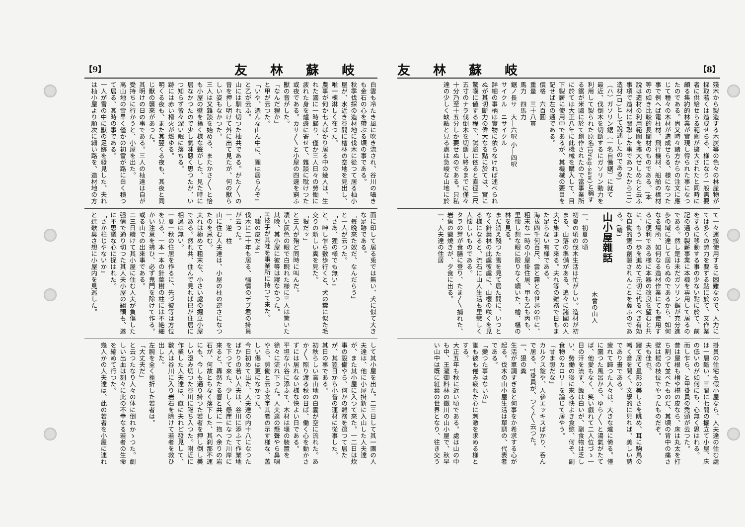友林蘇岐 【8】
殘木から製造する木炭等の色々の林産物が採取若くは造成せらる、様になり一般需要者に供給せらる範圍が擴大されたと同時に頗る集約的林業が實現し得られた事になつたのである。尚又時々諸方からの注文に應じて種々の木材が造成せらる、様になつた事で例へば電柱材、飛行機材、船舶の橋材等の如き比較的長間材のものである。(本說は造材の利用範圍を擴大せしめたと云ふ事項で造材に關聯した事であつたから(ニ)造材(ロ)として說述したのである)
（ハ）ガソリン鋸（一名自働鋸）に就て
最近、伐倒木を切斷するにガソリン動力を利用して製られた原名(Drag-saw)と稱する鋸が米國に於て創作されたので當事業所に於ては大正八年に此機械を購入して、目下製薪に使用中であるが、其機械の要目を記せば左の通である。
價格　六百圓
重量　三十八貫
馬力　四馬力
鋸ノ長サ　大―六呎 小―四呎
サイクル　ニサイクル
詳細の事柄は實物に依らなければ述べられぬが其切斷力の偉大なる點に於ては、實に驚嘆に値する程で、試驗に依ると直徑二尺五寸のナラ伐倒木を切斷し終るまでに僅々十分乃至十五分しか要せぬのである。只私達の少しく缺點と見る處は急峻な山地に於
て一々運搬使用するに困難なので、人力にては多くの勞力を要する點に於て、又作業をするに移動する事の少ない點に於て、前記の通り製薪事業に本機を専用して居るのである。然し是は未だガソリン鋸が充分進歩の域に達して居らぬのであるから、如何なる場所、如何なる造材作業にても使用するに便利である様に本器の改良を望むと共に、もう一歩を進めて元切に代るべき有効な自働的鋸の創製されんことを冀ふのである。(續)
山小屋雜話
木曾の山人
一、初夏の頃
初夏の頃の伐木生活は忙がしい。造材が初まる、山落の準備がある、追々に諸國の人夫が集まつて來る。夫れ等の雜務で日もまた足らない有様である。
海拔四千何百尺、雲と霧との世界の中に、粗末な一時の小屋掛住居、甲も乙も丙も、里懐し想な眼に限りなく續いた、檜、椹の林を見る。
まだ消え殘つた雪を見て居た間に、いつとなく針葉林の此處彼處に、山櫻の咲くを見る様になると、流石に山人生活も里戀しく人懐しいものである。
タラの芽が食膳に登り、たま〳〵捕れた、岩魚の鹽燒きが、夕食に出る。
一、人夫達の住居
掛員の住宅も假小屋なら、人夫達の住む處は一層酷い、三間に七間の掘立て小屋、床の低いのが如何にも、心無く思はれる。
而し乍ら、と甲掛員の禿頭が云つた。
昔は屋根も檜や椹の皮なら、床は丸太を打ち割つて並べたものだ、其頃の背中の痛さ壁は樅の枝位でやつたものだぞ。
夫も佳也。
寢て居て星影の美しさを眺め、耳に駒鳥の囀く音を聞く、文學的に見れば、美しい詩であり畫である。
疲れて歸つた人々は、大きな爐に倚る。僅に圍つた風呂から、ゆら〳〵と湯氣がたてば、他愛もなく、笑い戲れて二人位づゝ一日の汗を流す、飯は白いが、副食物は乏しい、勞働の後に來る快よき食慾、何ぞ、副食物のカロリーを論じて居やう。
「甘ま想だな」
カルクス錠や、人參エッキスばかり、呑んで居る、T掛員が、つく〴〵云つた。
一、狠の糞
生活が單調すぎると何事をか希求する心が起る。伐木の山小屋生活は單調の、代表者である。
「變つた事はないか」
誰も彼も倦み疲れた心に刺激を求める様とする。
大正五年も秋に近い頃である。處は山の中も中、王瀧御料林の鐵川の山小屋で、秋早い山中は既に紅葉の世界となり、往き交う
【9】 友林蘇岐
白雲も冷たき風に吹き流され、谷川の囁きも金石の心を帶ぶる頃の事である。
秋季伐採の造材地に伐木に從つて居る杣小屋が、水近き谷間に檜林の空地を見出し、唯一棟淋しく在つた。
農事が何か七人ばかり居る中の幾人は、生れた國に一時歸り、僅か三人日々の勞働に疲れた身を爐邊に寄せて、雜談に耽けつた或夜である。カサ〳〵と小屋の四邊を窮ふ獸の音がした。
「なんだ狸か」
と甲が云つた。
「いや、憑んな山ん中に、狸は居らんぞ」
と乙が云ふ。
山には馴れ切つた杣共である。がた〳〵の音を押し明けて外に出て見たが、何の獸らしい姿もなかつた。
三人は又雜談を始める、またかさ〳〵と恰も小屋の壁を掻く様な聲がした、見た時に居なかつたので少し氣味惡く思つたが、いつ知らず皆々深い眠に落ちる。
跡には赤い榾火が燃ゆる。
明くる夜も、また其翌くる夜も、其夜と同じ獸の襲來があつた。
其明けの日の事である。三人の杣達は自が受持ちに行かうと、小屋を出た。
高山地の雪早く僅かの初雪が路に白く積つて居る、其時の事である。
一人が雪の中に獸の足跡を發見した、夫れは杣小屋より順次に細い路を、造材地の方
面に印して居る兎では無い、犬に似て大きな足跡である。
「毎晩來た奴だ、なんだらう」
と一人が云つた。
「さあ、狸の様でも無い」
と、呻し乍ら數歩行くと、犬の糞に似た毛交りの新しい糞を見た。
「狠だッ」
と三人が殆ど同時に叫んだ。
凄い灰色の眼で白睨れた様に三人は驚いた其晩、其小屋に彼等は寢なかつた。
H技手が其咄を事業所に持つて來た。
「嘘の皮だよ」
伐木に二十年も居る、强情のデブ君の掛員が云つた。
一、逆　柱
山に住む人夫達は、小屋の柱の逆さになつたのを忌む。
夫れは極めて粗末な、小さい處の掘立小屋である。然れ共、住んで見れば巳が住居に相違は無い。
一夏一秋の住居を作るに、先づ彼等は方位を見る、一本一本の針葉樹の柱には不絶細かい注意を拂ひ、必ず鬼門を除けて作る。
或る山での出來事である。
二三日續けて其小屋に住む人夫が負傷した强情で通り切つた其人夫小屋の組頭も、遂に不思議な心に捉はれた。
「さか柱じやないか」
と迂欹臭さ想に小屋内を見巡した。
して其小屋を出た。二三日して其一團の人夫達は、他に小屋掛新に入山した人夫達が、また其小屋に入つて來た。一二日は炊事の設備やら、何かの雜務を逭つて居たが、其翌日から小音の運材に從事した。
其日の事である。
初秋らしい高山地の白雲が空に流れた。あか〳〵照り渡る秋の日ば、働く心を動かさずには居れない様な快よい日である。
平坦な小谷に添ふて、木材は堰の裝置を徐々に流れ下つた。人夫達の懸聲やら鼻唄やら、勞働と云ふ文字其者の示す様な、苦しい傷は更になかつた。
今日初めて出た、人夫達の内十八になつたばかりの若い人夫は、谷川に添ふて作業地を下つて來た、少しく懸崖になつた川岸に來ると、轟然たる響と共に一抱へ余りの岩石が、何故ともなく落下した、其刹那不運にも、今しも通り掛つた若者を押し倒し美しい澄み切つた谷川に陥ち入つた。附近に作業した人夫達は、直に夫れど發見して、數人は谷川に入り岩石を除けて若者を救ひ出した。
左腕を全く挫折した若者は。
「大丈夫だ」
と云つたなり人々の体に倒れかゝつた。劇しい出血は刻々に此の不幸なる若者の生命を縮めて行つた。
幾人かの人夫達は、此の若者を小屋に連れ